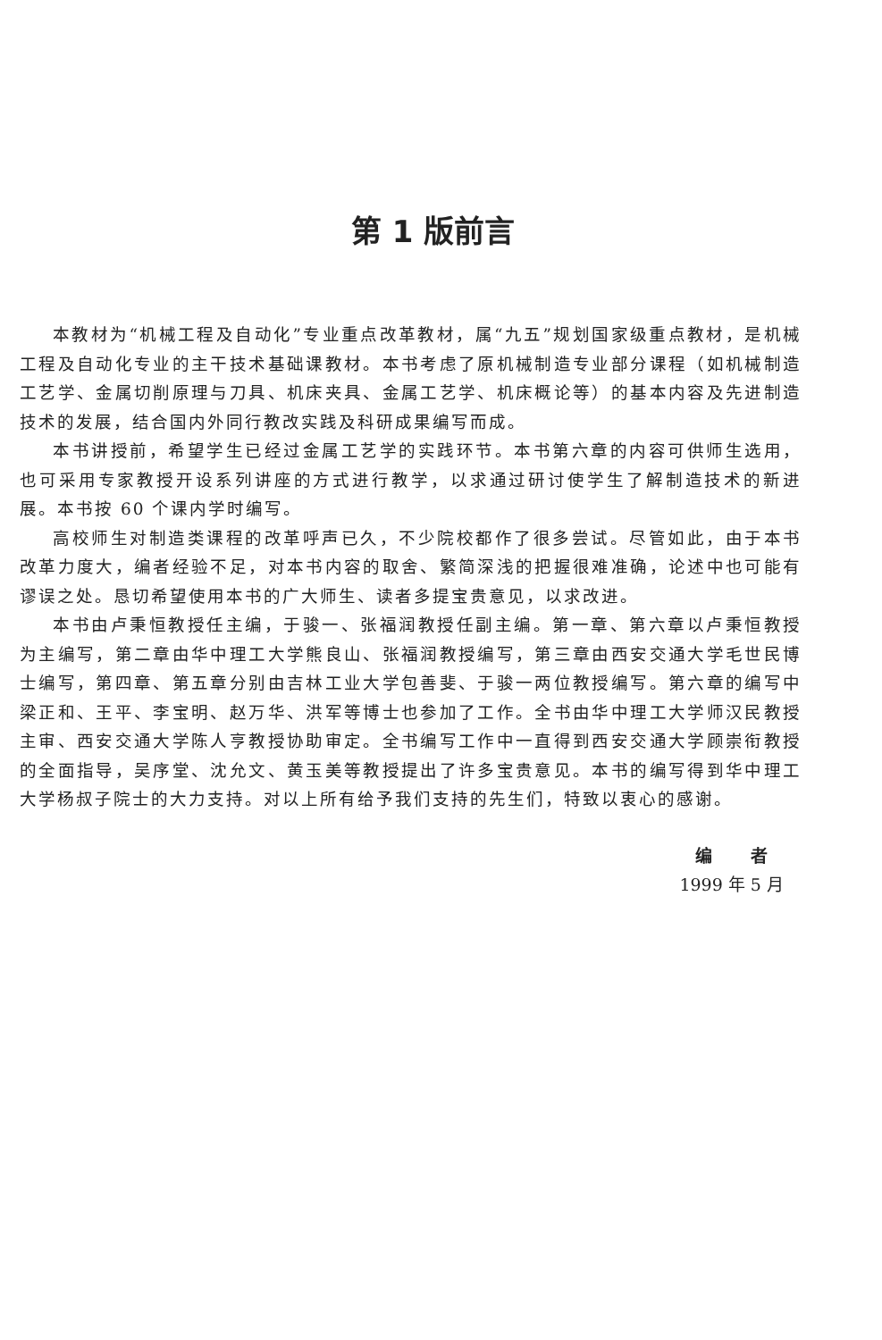第 1 版前言
本教材为“机械工程及自动化”专业重点改革教材，属“九五”规划国家级重点教材，是机械工程及自动化专业的主干技术基础课教材。本书考虑了原机械制造专业部分课程（如机械制造工艺学、金属切削原理与刀具、机床夹具、金属工艺学、机床概论等）的基本内容及先进制造技术的发展，结合国内外同行教改实践及科研成果编写而成。
本书讲授前，希望学生已经过金属工艺学的实践环节。本书第六章的内容可供师生选用，也可采用专家教授开设系列讲座的方式进行教学，以求通过研讨使学生了解制造技术的新进展。本书按 60 个课内学时编写。
高校师生对制造类课程的改革呼声已久，不少院校都作了很多尝试。尽管如此，由于本书改革力度大，编者经验不足，对本书内容的取舍、繁简深浅的把握很难准确，论述中也可能有谬误之处。恳切希望使用本书的广大师生、读者多提宝贵意见，以求改进。
本书由卢秉恒教授任主编，于骏一、张福润教授任副主编。第一章、第六章以卢秉恒教授为主编写，第二章由华中理工大学熊良山、张福润教授编写，第三章由西安交通大学毛世民博士编写，第四章、第五章分别由吉林工业大学包善斐、于骏一两位教授编写。第六章的编写中梁正和、王平、李宝明、赵万华、洪军等博士也参加了工作。全书由华中理工大学师汉民教授主审、西安交通大学陈人亨教授协助审定。全书编写工作中一直得到西安交通大学顾崇衔教授的全面指导，吴序堂、沈允文、黄玉美等教授提出了许多宝贵意见。本书的编写得到华中理工大学杨叔子院士的大力支持。对以上所有给予我们支持的先生们，特致以衷心的感谢。
编 者
1999 年 5 月